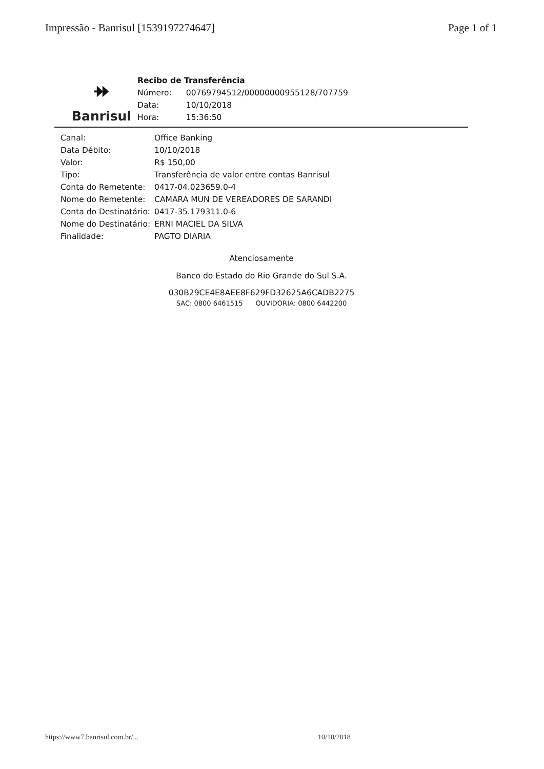Impressão - Banrisul [1539197274647] Page 1 of 1
⯮
Banrisul
Recibo de Transferência
| Número: | 00769794512/00000000955128/707759 |
| Data: | 10/10/2018 |
| Hora: | 15:36:50 |
| Canal: | Office Banking |
| Data Débito: | 10/10/2018 |
| Valor: | R$ 150,00 |
| Tipo: | Transferência de valor entre contas Banrisul |
| Conta do Remetente: | 0417-04.023659.0-4 |
| Nome do Remetente: | CAMARA MUN DE VEREADORES DE SARANDI |
| Conta do Destinatário: | 0417-35.179311.0-6 |
| Nome do Destinatário: | ERNI MACIEL DA SILVA |
| Finalidade: | PAGTO DIARIA |
Atenciosamente
Banco do Estado do Rio Grande do Sul S.A.
030B29CE4E8AEE8F629FD32625A6CADB2275
SAC: 0800 6461515 OUVIDORIA: 0800 6442200
https://www7.banrisul.com.br/... 10/10/2018